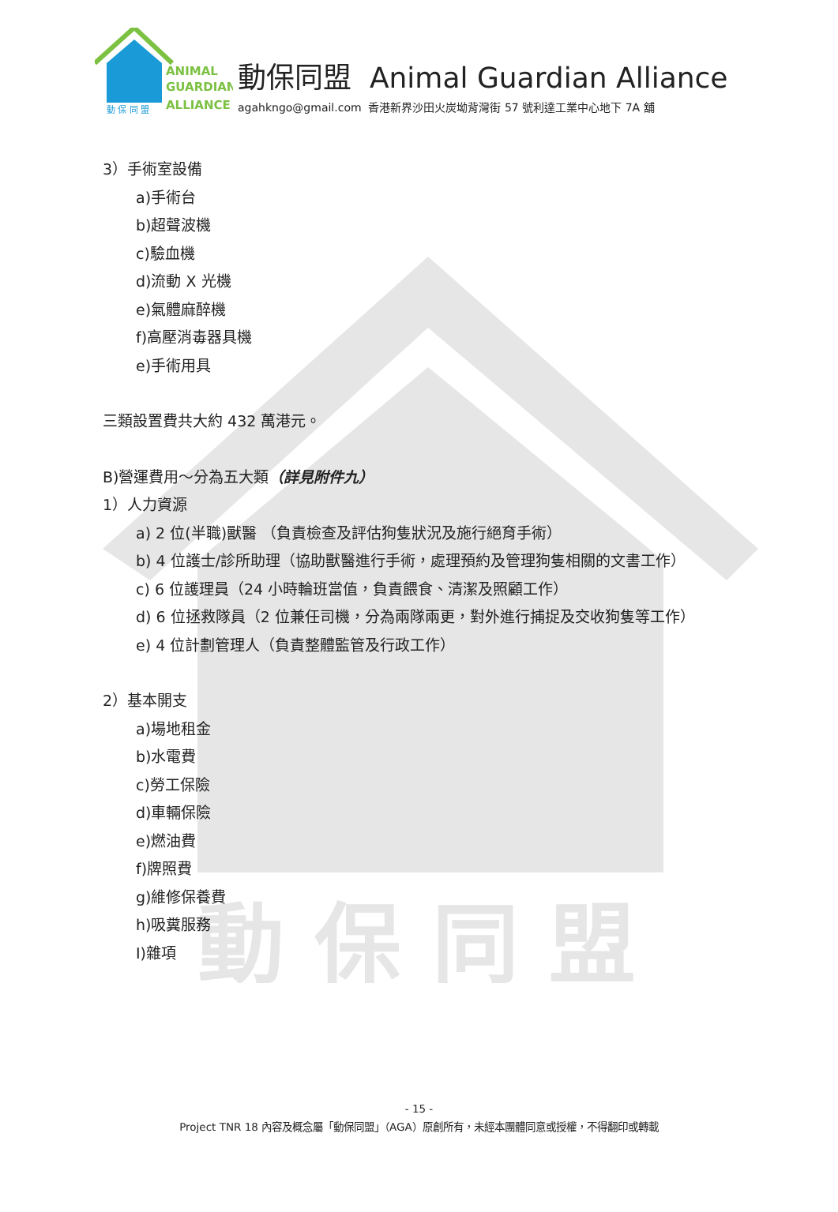動 保 同 盟
ANIMAL
GUARDIAN
ALLIANCE
動 保 同 盟
動保同盟 Animal Guardian Alliance
agahkngo@gmail.com 香港新界沙田火炭坳背灣街 57 號利達工業中心地下 7A 舖
3）手術室設備
a)手術台
b)超聲波機
c)驗血機
d)流動 X 光機
e)氣體麻醉機
f)高壓消毒器具機
e)手術用具
三類設置費共大約 432 萬港元。
B)營運費用～分為五大類（詳見附件九）
1）人力資源
a) 2 位(半職)獸醫 （負責檢查及評估狗隻狀況及施行絕育手術）
b) 4 位護士/診所助理（協助獸醫進行手術，處理預約及管理狗隻相關的文書工作）
c) 6 位護理員（24 小時輪班當值，負責餵食、清潔及照顧工作）
d) 6 位拯救隊員（2 位兼任司機，分為兩隊兩更，對外進行捕捉及交收狗隻等工作）
e) 4 位計劃管理人（負責整體監管及行政工作）
2）基本開支
a)場地租金
b)水電費
c)勞工保險
d)車輛保險
e)燃油費
f)牌照費
g)維修保養費
h)吸糞服務
I)雜項
- 15 -
Project TNR 18 內容及概念屬「動保同盟」（AGA）原創所有，未經本團體同意或授權，不得翻印或轉載